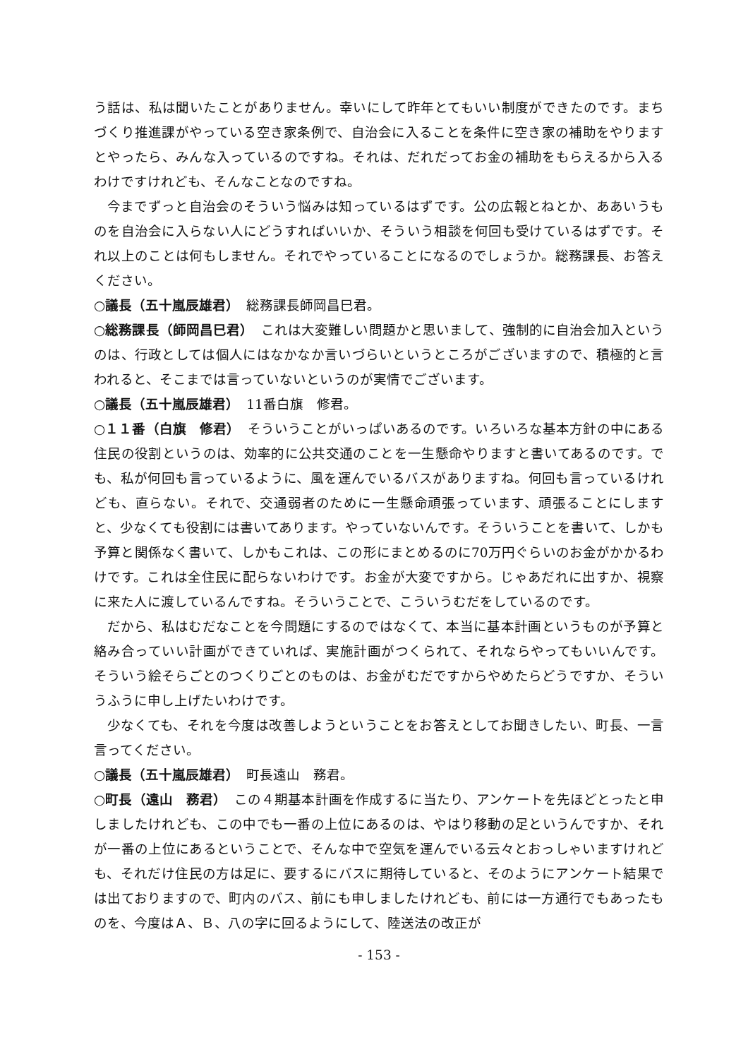う話は、私は聞いたことがありません。幸いにして昨年とてもいい制度ができたのです。まちづくり推進課がやっている空き家条例で、自治会に入ることを条件に空き家の補助をやりますとやったら、みんな入っているのですね。それは、だれだってお金の補助をもらえるから入るわけですけれども、そんなことなのですね。
今までずっと自治会のそういう悩みは知っているはずです。公の広報とねとか、ああいうものを自治会に入らない人にどうすればいいか、そういう相談を何回も受けているはずです。それ以上のことは何もしません。それでやっていることになるのでしょうか。総務課長、お答えください。
○議長（五十嵐辰雄君）　総務課長師岡昌巳君。
○総務課長（師岡昌巳君）　これは大変難しい問題かと思いまして、強制的に自治会加入というのは、行政としては個人にはなかなか言いづらいというところがございますので、積極的と言われると、そこまでは言っていないというのが実情でございます。
○議長（五十嵐辰雄君）　11番白旗　修君。
○１１番（白旗　修君）　そういうことがいっぱいあるのです。いろいろな基本方針の中にある住民の役割というのは、効率的に公共交通のことを一生懸命やりますと書いてあるのです。でも、私が何回も言っているように、風を運んでいるバスがありますね。何回も言っているけれども、直らない。それで、交通弱者のために一生懸命頑張っています、頑張ることにしますと、少なくても役割には書いてあります。やっていないんです。そういうことを書いて、しかも予算と関係なく書いて、しかもこれは、この形にまとめるのに70万円ぐらいのお金がかかるわけです。これは全住民に配らないわけです。お金が大変ですから。じゃあだれに出すか、視察に来た人に渡しているんですね。そういうことで、こういうむだをしているのです。
だから、私はむだなことを今問題にするのではなくて、本当に基本計画というものが予算と絡み合っていい計画ができていれば、実施計画がつくられて、それならやってもいいんです。そういう絵そらごとのつくりごとのものは、お金がむだですからやめたらどうですか、そういうふうに申し上げたいわけです。
少なくても、それを今度は改善しようということをお答えとしてお聞きしたい、町長、一言言ってください。
○議長（五十嵐辰雄君）　町長遠山　務君。
○町長（遠山　務君）　この４期基本計画を作成するに当たり、アンケートを先ほどとったと申しましたけれども、この中でも一番の上位にあるのは、やはり移動の足というんですか、それが一番の上位にあるということで、そんな中で空気を運んでいる云々とおっしゃいますけれども、それだけ住民の方は足に、要するにバスに期待していると、そのようにアンケート結果では出ておりますので、町内のバス、前にも申しましたけれども、前には一方通行でもあったものを、今度はＡ、Ｂ、八の字に回るようにして、陸送法の改正が
- 153 -